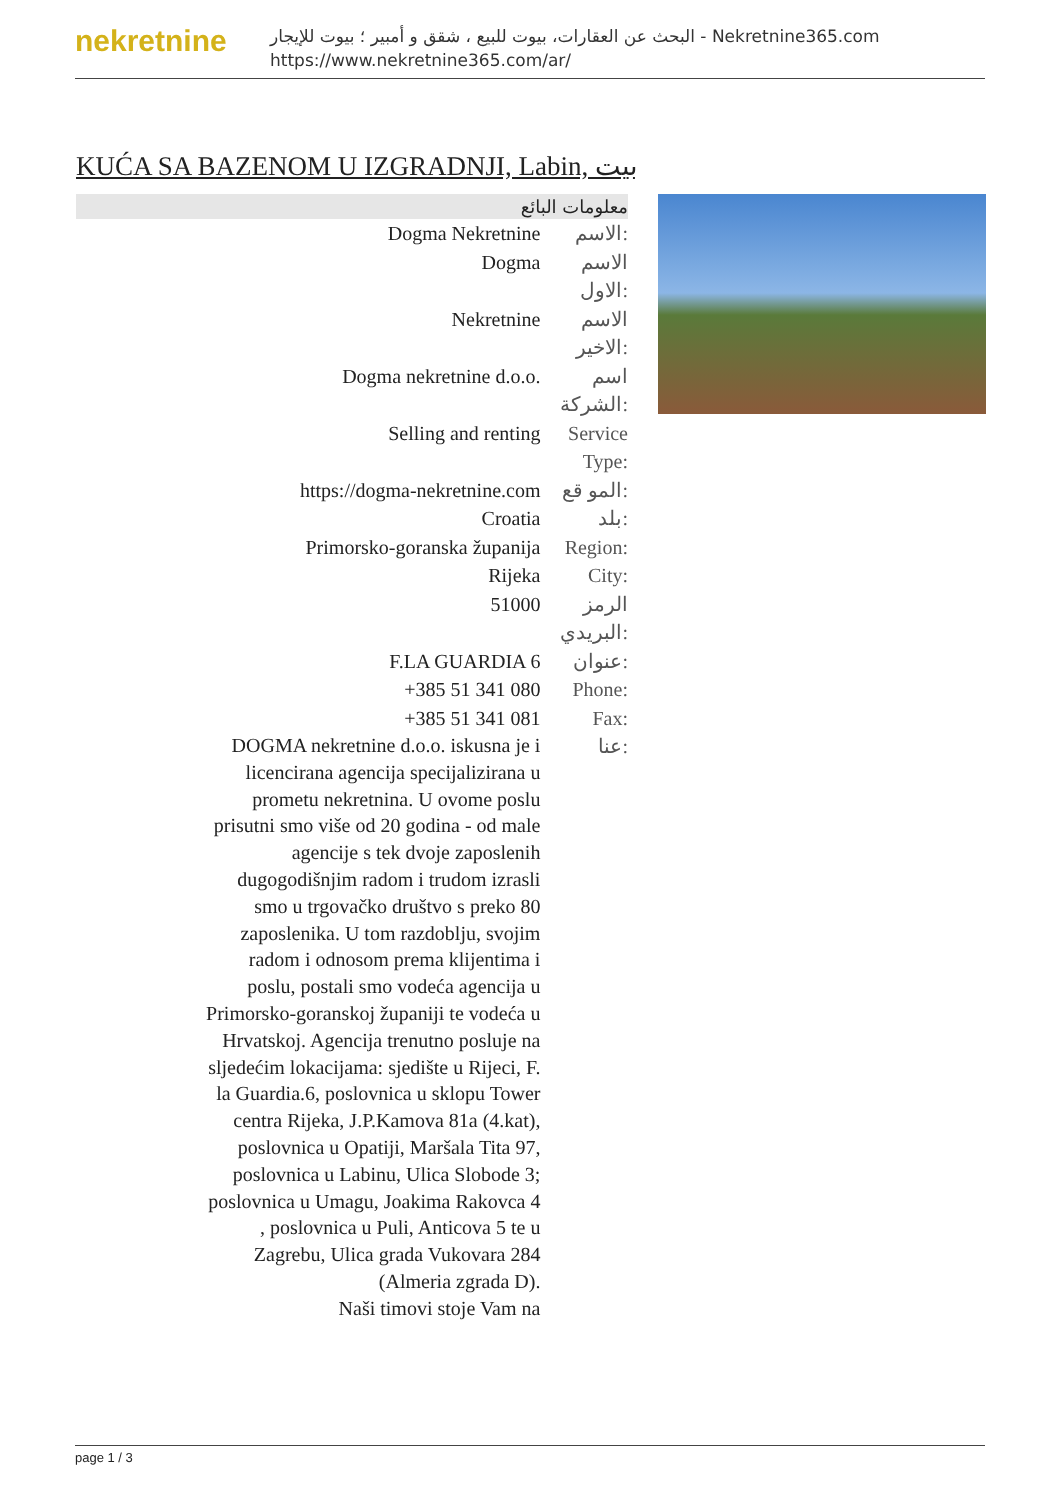nekretnine
البحث عن العقارات، بيوت للبيع ، شقق و أمبير ؛ بيوت للإيجار - Nekretnine365.com
https://www.nekretnine365.com/ar/
KUĆA SA BAZENOM U IZGRADNJI, Labin, بيت
معلومات البائع
| Dogma Nekretnine | الاسم: |
| Dogma | الاسم الاول: |
| Nekretnine | الاسم الاخير: |
| Dogma nekretnine d.o.o. | اسم الشركة: |
| Selling and renting | Service Type: |
| https://dogma-nekretnine.com | المو قع: |
| Croatia | بلد: |
| Primorsko-goranska županija | Region: |
| Rijeka | City: |
| 51000 | الرمز البريدي: |
| F.LA GUARDIA 6 | عنوان: |
| +385 51 341 080 | Phone: |
| +385 51 341 081 | Fax: |
| DOGMA nekretnine d.o.o. iskusna je i licencirana agencija specijalizirana u prometu nekretnina. U ovome poslu prisutni smo više od 20 godina - od male agencije s tek dvoje zaposlenih dugogodišnjim radom i trudom izrasli smo u trgovačko društvo s preko 80 zaposlenika. U tom razdoblju, svojim radom i odnosom prema klijentima i poslu, postali smo vodeća agencija u Primorsko-goranskoj županiji te vodeća u Hrvatskoj. Agencija trenutno posluje na sljedećim lokacijama: sjedište u Rijeci, F. la Guardia.6, poslovnica u sklopu Tower centra Rijeka, J.P.Kamova 81a (4.kat), poslovnica u Opatiji, Maršala Tita 97, poslovnica u Labinu, Ulica Slobode 3; poslovnica u Umagu, Joakima Rakovca 4 , poslovnica u Puli, Anticova 5 te u Zagrebu, Ulica grada Vukovara 284 (Almeria zgrada D). Naši timovi stoje Vam na | عنا: |
page 1 / 3